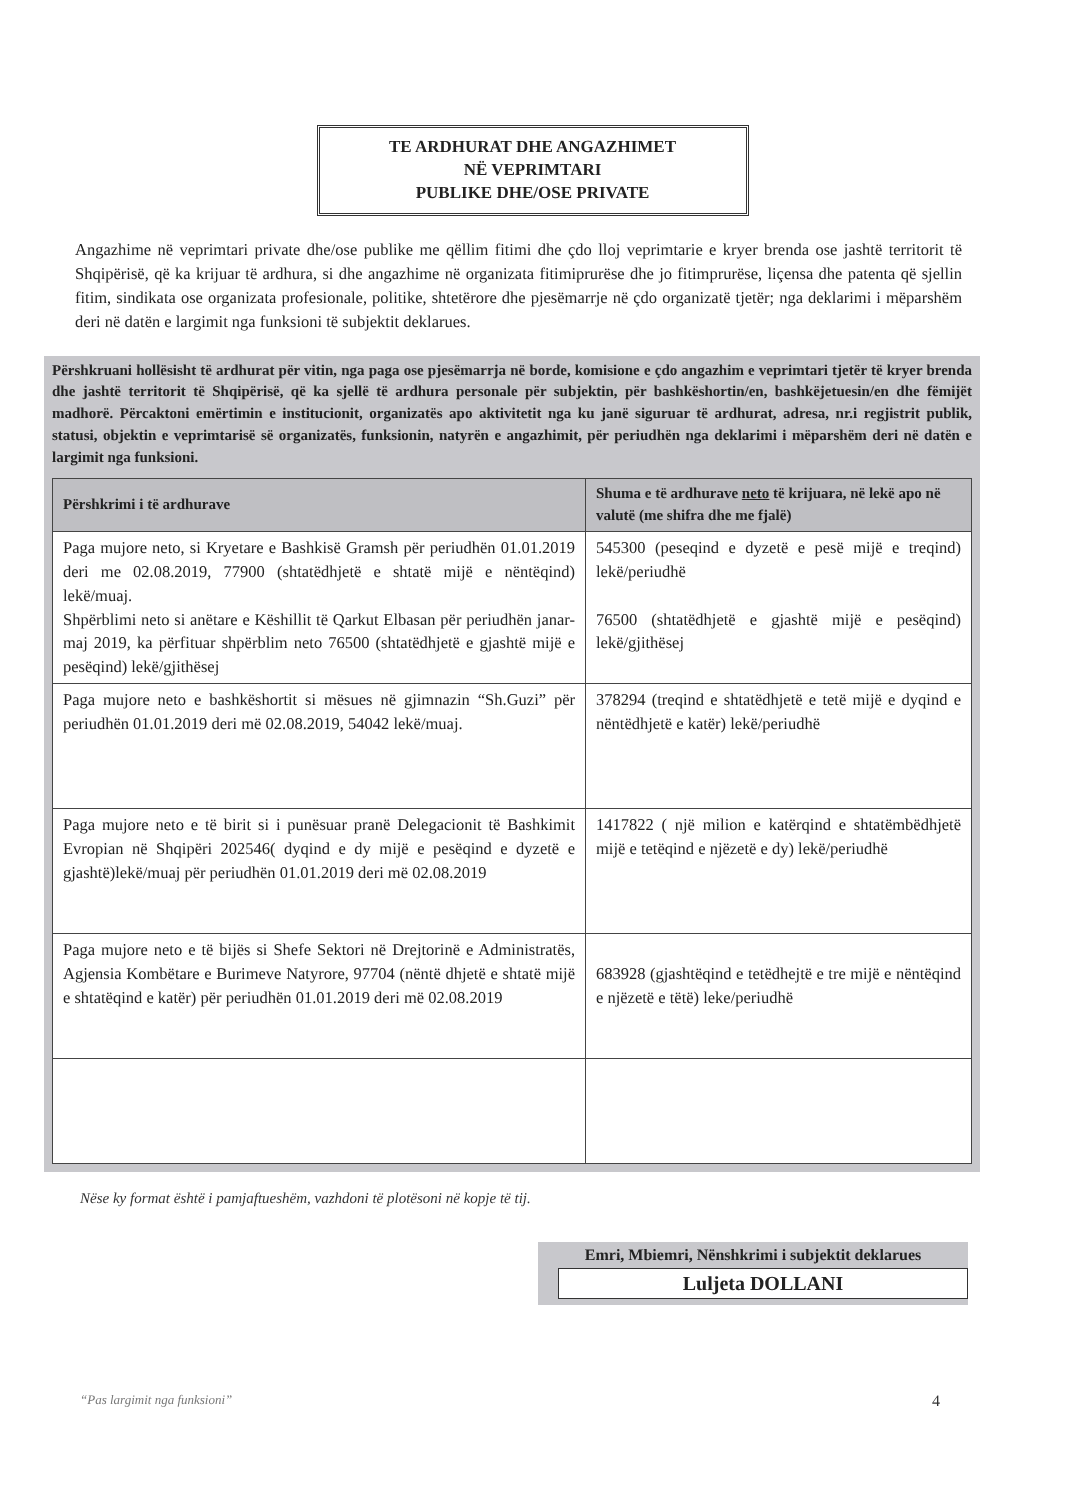TE ARDHURAT DHE ANGAZHIMET
NË VEPRIMTARI
PUBLIKE DHE/OSE PRIVATE
Angazhime në veprimtari private dhe/ose publike me qëllim fitimi dhe çdo lloj veprimtarie e kryer brenda ose jashtë territorit të Shqipërisë, që ka krijuar të ardhura, si dhe angazhime në organizata fitimiprurëse dhe jo fitimprurëse, liçensa dhe patenta që sjellin fitim, sindikata ose organizata profesionale, politike, shtetërore dhe pjesëmarrje në çdo organizatë tjetër; nga deklarimi i mëparshëm deri në datën e largimit nga funksioni të subjektit deklarues.
Përshkruani hollësisht të ardhurat për vitin, nga paga ose pjesëmarrja në borde, komisione e çdo angazhim e veprimtari tjetër të kryer brenda dhe jashtë territorit të Shqipërisë, që ka sjellë të ardhura personale për subjektin, për bashkëshortin/en, bashkëjetuesin/en dhe fëmijët madhorë. Përcaktoni emërtimin e institucionit, organizatës apo aktivitetit nga ku janë siguruar të ardhurat, adresa, nr.i regjistrit publik, statusi, objektin e veprimtarisë së organizatës, funksionin, natyrën e angazhimit, për periudhën nga deklarimi i mëparshëm deri në datën e largimit nga funksioni.
| Përshkrimi i të ardhurave | Shuma e të ardhurave neto të krijuara, në lekë apo në valutë (me shifra dhe me fjalë) |
| --- | --- |
| Paga mujore neto, si Kryetare e Bashkisë Gramsh për periudhën 01.01.2019 deri me 02.08.2019, 77900 (shtatëdhjetë e shtatë mijë e nëntëqind) lekë/muaj. Shpërblimi neto si anëtare e Këshillit të Qarkut Elbasan për periudhën janar-maj 2019, ka përfituar shpërblim neto 76500 (shtatëdhjetë e gjashtë mijë e pesëqind) lekë/gjithësej | 545300 (peseqind e dyzetë e pesë mijë e treqind) lekë/periudhë 76500 (shtatëdhjetë e gjashtë mijë e pesëqind) lekë/gjithësej |
| Paga mujore neto e bashkëshortit si mësues në gjimnazin “Sh.Guzi” për periudhën 01.01.2019 deri më 02.08.2019, 54042 lekë/muaj. | 378294 (treqind e shtatëdhjetë e tetë mijë e dyqind e nëntëdhjetë e katër) lekë/periudhë |
| Paga mujore neto e të birit si i punësuar pranë Delegacionit të Bashkimit Evropian në Shqipëri 202546( dyqind e dy mijë e pesëqind e dyzetë e gjashtë)lekë/muaj për periudhën 01.01.2019 deri më 02.08.2019 | 1417822 ( një milion e katërqind e shtatëmbëdhjetë mijë e tetëqind e njëzetë e dy) lekë/periudhë |
| Paga mujore neto e të bijës si Shefe Sektori në Drejtorinë e Administratës, Agjensia Kombëtare e Burimeve Natyrore, 97704 (nëntë dhjetë e shtatë mijë e shtatëqind e katër) për periudhën 01.01.2019 deri më 02.08.2019 | 683928 (gjashtëqind e tetëdhejtë e tre mijë e nëntëqind e njëzetë e tëtë) leke/periudhë |
Nëse ky format është i pamjaftueshëm, vazhdoni të plotësoni në kopje të tij.
Emri, Mbiemri, Nënshkrimi i subjektit deklarues
Luljeta DOLLANI
“Pas largimit nga funksioni” 4